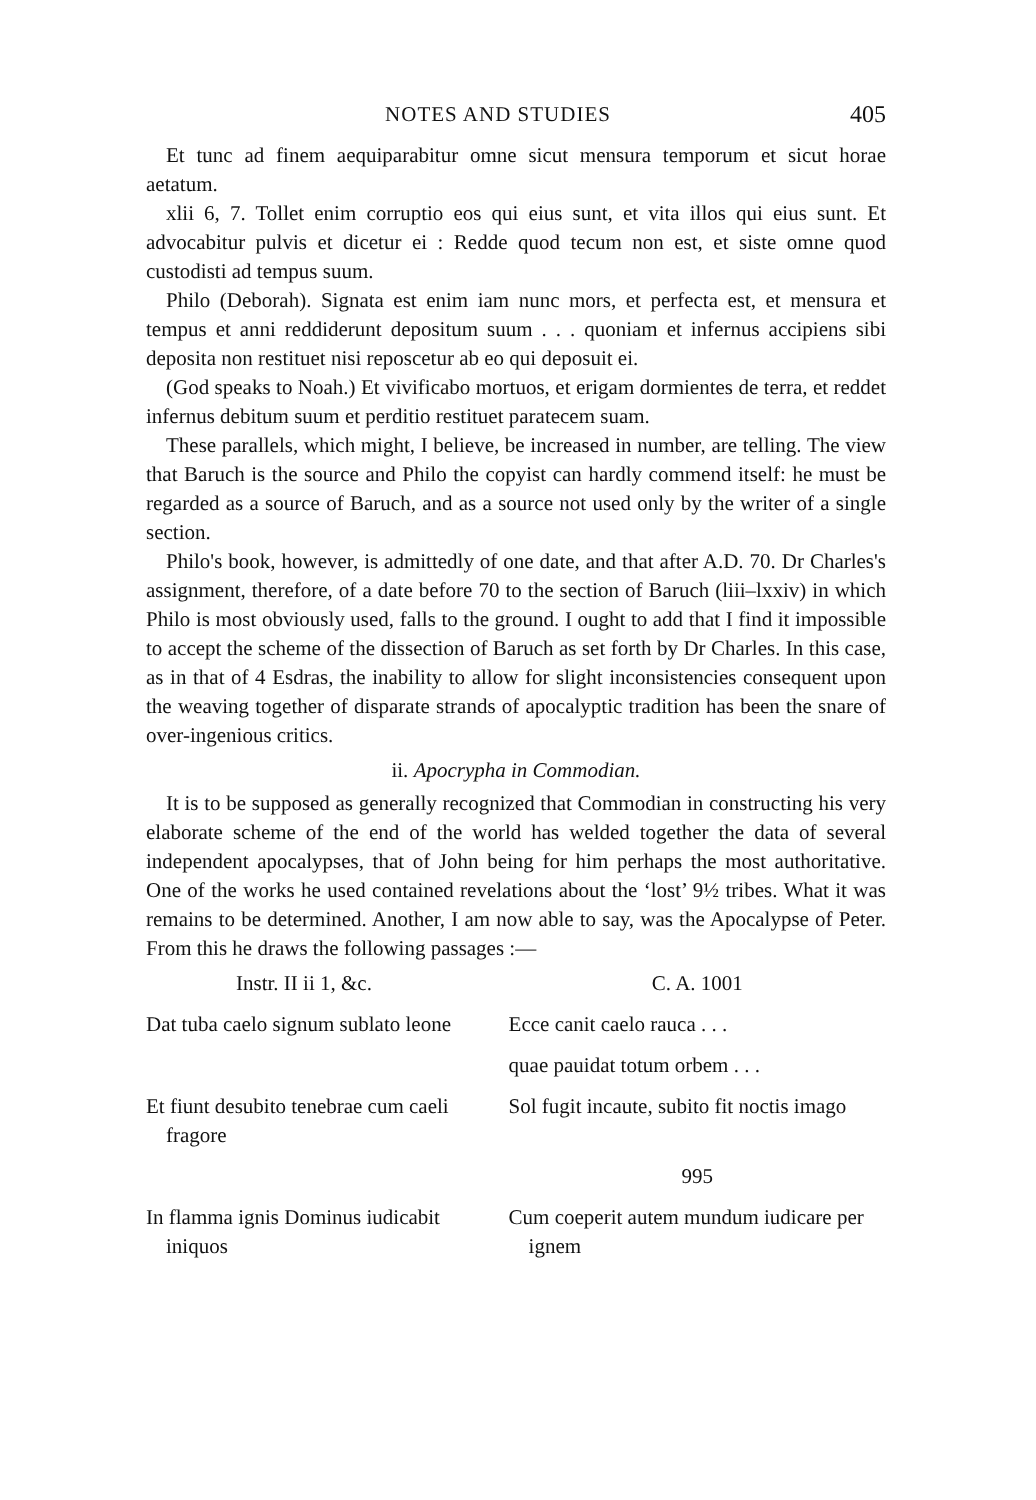NOTES AND STUDIES 405
Et tunc ad finem aequiparabitur omne sicut mensura temporum et sicut horae aetatum.
xlii 6, 7. Tollet enim corruptio eos qui eius sunt, et vita illos qui eius sunt. Et advocabitur pulvis et dicetur ei : Redde quod tecum non est, et siste omne quod custodisti ad tempus suum.
Philo (Deborah). Signata est enim iam nunc mors, et perfecta est, et mensura et tempus et anni reddiderunt depositum suum . . . quoniam et infernus accipiens sibi deposita non restituet nisi reposcetur ab eo qui deposuit ei.
(God speaks to Noah.) Et vivificabo mortuos, et erigam dormientes de terra, et reddet infernus debitum suum et perditio restituet paratecem suam.
These parallels, which might, I believe, be increased in number, are telling. The view that Baruch is the source and Philo the copyist can hardly commend itself: he must be regarded as a source of Baruch, and as a source not used only by the writer of a single section.
Philo's book, however, is admittedly of one date, and that after A.D. 70. Dr Charles's assignment, therefore, of a date before 70 to the section of Baruch (liii–lxxiv) in which Philo is most obviously used, falls to the ground. I ought to add that I find it impossible to accept the scheme of the dissection of Baruch as set forth by Dr Charles. In this case, as in that of 4 Esdras, the inability to allow for slight inconsistencies consequent upon the weaving together of disparate strands of apocalyptic tradition has been the snare of over-ingenious critics.
ii. Apocrypha in Commodian.
It is to be supposed as generally recognized that Commodian in constructing his very elaborate scheme of the end of the world has welded together the data of several independent apocalypses, that of John being for him perhaps the most authoritative. One of the works he used contained revelations about the ‘lost’ 9½ tribes. What it was remains to be determined. Another, I am now able to say, was the Apocalypse of Peter. From this he draws the following passages :—
| Instr. II ii 1, &c. | C. A. 1001 |
| --- | --- |
| Dat tuba caelo signum sublato leone | Ecce canit caelo rauca . . . |
| | quae pauidat totum orbem . . . |
| Et fiunt desubito tenebrae cum caeli fragore | Sol fugit incaute, subito fit noctis imago |
| | 995 |
| In flamma ignis Dominus iudicabit iniquos | Cum coeperit autem mundum iudicare per ignem |